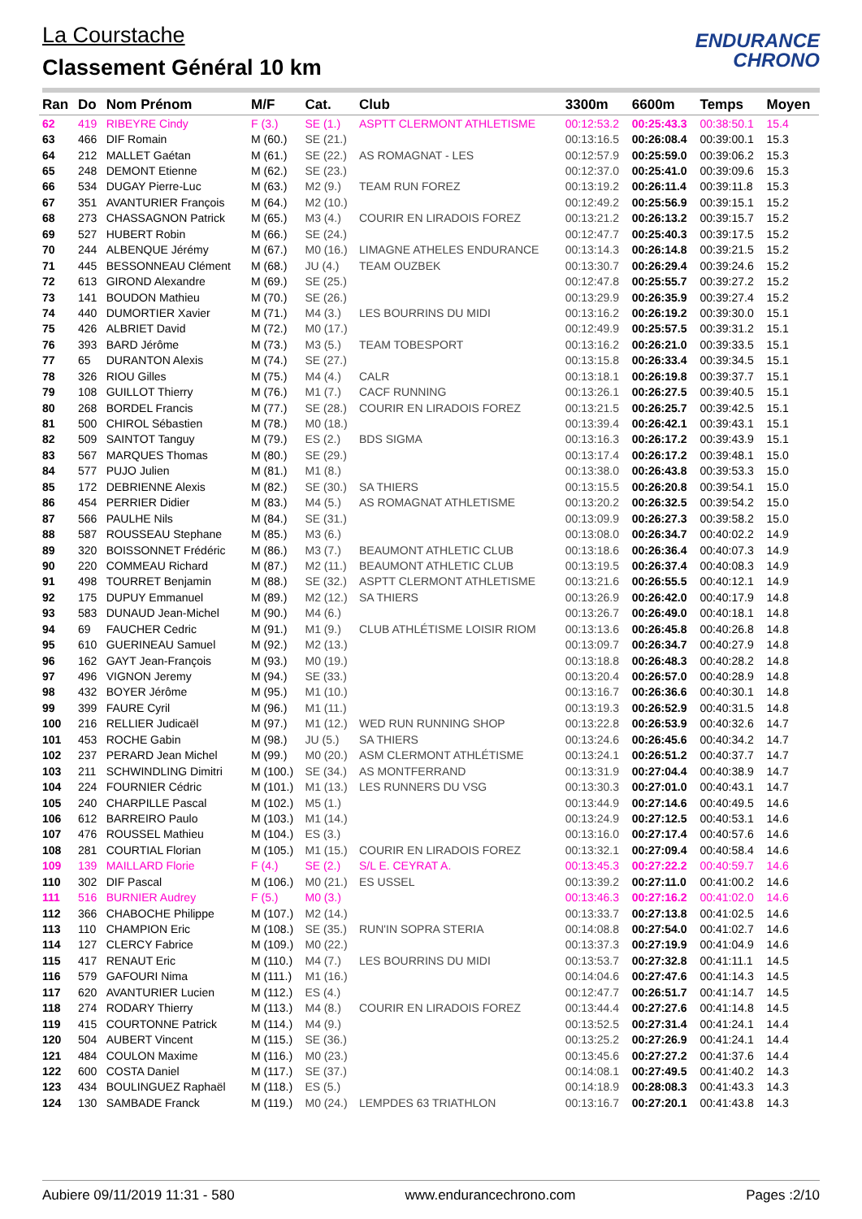La Courstache
Classement Général 10 km
ENDURANCE
CHRONO
| Ran | Do | Nom Prénom | M/F | Cat. | Club | 3300m | 6600m | Temps | Moyen |
| --- | --- | --- | --- | --- | --- | --- | --- | --- | --- |
| 62 | 419 | RIBEYRE Cindy | F (3.) | SE (1.) | ASPTT CLERMONT ATHLETISME | 00:12:53.2 | 00:25:43.3 | 00:38:50.1 | 15.4 |
| 63 | 466 | DIF Romain | M (60.) | SE (21.) | | 00:13:16.5 | 00:26:08.4 | 00:39:00.1 | 15.3 |
| 64 | 212 | MALLET Gaétan | M (61.) | SE (22.) | AS ROMAGNAT - LES | 00:12:57.9 | 00:25:59.0 | 00:39:06.2 | 15.3 |
| 65 | 248 | DEMONT Etienne | M (62.) | SE (23.) | | 00:12:37.0 | 00:25:41.0 | 00:39:09.6 | 15.3 |
| 66 | 534 | DUGAY Pierre-Luc | M (63.) | M2 (9.) | TEAM RUN FOREZ | 00:13:19.2 | 00:26:11.4 | 00:39:11.8 | 15.3 |
| 67 | 351 | AVANTURIER François | M (64.) | M2 (10.) | | 00:12:49.2 | 00:25:56.9 | 00:39:15.1 | 15.2 |
| 68 | 273 | CHASSAGNON Patrick | M (65.) | M3 (4.) | COURIR EN LIRADOIS FOREZ | 00:13:21.2 | 00:26:13.2 | 00:39:15.7 | 15.2 |
| 69 | 527 | HUBERT Robin | M (66.) | SE (24.) | | 00:12:47.7 | 00:25:40.3 | 00:39:17.5 | 15.2 |
| 70 | 244 | ALBENQUE Jérémy | M (67.) | M0 (16.) | LIMAGNE ATHELES ENDURANCE | 00:13:14.3 | 00:26:14.8 | 00:39:21.5 | 15.2 |
| 71 | 445 | BESSONNEAU Clément | M (68.) | JU (4.) | TEAM OUZBEK | 00:13:30.7 | 00:26:29.4 | 00:39:24.6 | 15.2 |
| 72 | 613 | GIROND Alexandre | M (69.) | SE (25.) | | 00:12:47.8 | 00:25:55.7 | 00:39:27.2 | 15.2 |
| 73 | 141 | BOUDON Mathieu | M (70.) | SE (26.) | | 00:13:29.9 | 00:26:35.9 | 00:39:27.4 | 15.2 |
| 74 | 440 | DUMORTIER Xavier | M (71.) | M4 (3.) | LES BOURRINS DU MIDI | 00:13:16.2 | 00:26:19.2 | 00:39:30.0 | 15.1 |
| 75 | 426 | ALBRIET David | M (72.) | M0 (17.) | | 00:12:49.9 | 00:25:57.5 | 00:39:31.2 | 15.1 |
| 76 | 393 | BARD Jérôme | M (73.) | M3 (5.) | TEAM TOBESPORT | 00:13:16.2 | 00:26:21.0 | 00:39:33.5 | 15.1 |
| 77 | 65 | DURANTON Alexis | M (74.) | SE (27.) | | 00:13:15.8 | 00:26:33.4 | 00:39:34.5 | 15.1 |
| 78 | 326 | RIOU Gilles | M (75.) | M4 (4.) | CALR | 00:13:18.1 | 00:26:19.8 | 00:39:37.7 | 15.1 |
| 79 | 108 | GUILLOT Thierry | M (76.) | M1 (7.) | CACF RUNNING | 00:13:26.1 | 00:26:27.5 | 00:39:40.5 | 15.1 |
| 80 | 268 | BORDEL Francis | M (77.) | SE (28.) | COURIR EN LIRADOIS FOREZ | 00:13:21.5 | 00:26:25.7 | 00:39:42.5 | 15.1 |
| 81 | 500 | CHIROL Sébastien | M (78.) | M0 (18.) | | 00:13:39.4 | 00:26:42.1 | 00:39:43.1 | 15.1 |
| 82 | 509 | SAINTOT Tanguy | M (79.) | ES (2.) | BDS SIGMA | 00:13:16.3 | 00:26:17.2 | 00:39:43.9 | 15.1 |
| 83 | 567 | MARQUES Thomas | M (80.) | SE (29.) | | 00:13:17.4 | 00:26:17.2 | 00:39:48.1 | 15.0 |
| 84 | 577 | PUJO Julien | M (81.) | M1 (8.) | | 00:13:38.0 | 00:26:43.8 | 00:39:53.3 | 15.0 |
| 85 | 172 | DEBRIENNE Alexis | M (82.) | SE (30.) | SA THIERS | 00:13:15.5 | 00:26:20.8 | 00:39:54.1 | 15.0 |
| 86 | 454 | PERRIER Didier | M (83.) | M4 (5.) | AS ROMAGNAT ATHLETISME | 00:13:20.2 | 00:26:32.5 | 00:39:54.2 | 15.0 |
| 87 | 566 | PAULHE Nils | M (84.) | SE (31.) | | 00:13:09.9 | 00:26:27.3 | 00:39:58.2 | 15.0 |
| 88 | 587 | ROUSSEAU Stephane | M (85.) | M3 (6.) | | 00:13:08.0 | 00:26:34.7 | 00:40:02.2 | 14.9 |
| 89 | 320 | BOISSONNET Frédéric | M (86.) | M3 (7.) | BEAUMONT ATHLETIC CLUB | 00:13:18.6 | 00:26:36.4 | 00:40:07.3 | 14.9 |
| 90 | 220 | COMMEAU Richard | M (87.) | M2 (11.) | BEAUMONT ATHLETIC CLUB | 00:13:19.5 | 00:26:37.4 | 00:40:08.3 | 14.9 |
| 91 | 498 | TOURRET Benjamin | M (88.) | SE (32.) | ASPTT CLERMONT ATHLETISME | 00:13:21.6 | 00:26:55.5 | 00:40:12.1 | 14.9 |
| 92 | 175 | DUPUY Emmanuel | M (89.) | M2 (12.) | SA THIERS | 00:13:26.9 | 00:26:42.0 | 00:40:17.9 | 14.8 |
| 93 | 583 | DUNAUD Jean-Michel | M (90.) | M4 (6.) | | 00:13:26.7 | 00:26:49.0 | 00:40:18.1 | 14.8 |
| 94 | 69 | FAUCHER Cedric | M (91.) | M1 (9.) | CLUB ATHLÉTISME LOISIR RIOM | 00:13:13.6 | 00:26:45.8 | 00:40:26.8 | 14.8 |
| 95 | 610 | GUERINEAU Samuel | M (92.) | M2 (13.) | | 00:13:09.7 | 00:26:34.7 | 00:40:27.9 | 14.8 |
| 96 | 162 | GAYT Jean-François | M (93.) | M0 (19.) | | 00:13:18.8 | 00:26:48.3 | 00:40:28.2 | 14.8 |
| 97 | 496 | VIGNON Jeremy | M (94.) | SE (33.) | | 00:13:20.4 | 00:26:57.0 | 00:40:28.9 | 14.8 |
| 98 | 432 | BOYER Jérôme | M (95.) | M1 (10.) | | 00:13:16.7 | 00:26:36.6 | 00:40:30.1 | 14.8 |
| 99 | 399 | FAURE Cyril | M (96.) | M1 (11.) | | 00:13:19.3 | 00:26:52.9 | 00:40:31.5 | 14.8 |
| 100 | 216 | RELLIER Judicaël | M (97.) | M1 (12.) | WED RUN RUNNING SHOP | 00:13:22.8 | 00:26:53.9 | 00:40:32.6 | 14.7 |
| 101 | 453 | ROCHE Gabin | M (98.) | JU (5.) | SA THIERS | 00:13:24.6 | 00:26:45.6 | 00:40:34.2 | 14.7 |
| 102 | 237 | PERARD Jean Michel | M (99.) | M0 (20.) | ASM CLERMONT ATHLÉTISME | 00:13:24.1 | 00:26:51.2 | 00:40:37.7 | 14.7 |
| 103 | 211 | SCHWINDLING Dimitri | M (100.) | SE (34.) | AS MONTFERRAND | 00:13:31.9 | 00:27:04.4 | 00:40:38.9 | 14.7 |
| 104 | 224 | FOURNIER Cédric | M (101.) | M1 (13.) | LES RUNNERS DU VSG | 00:13:30.3 | 00:27:01.0 | 00:40:43.1 | 14.7 |
| 105 | 240 | CHARPILLE Pascal | M (102.) | M5 (1.) | | 00:13:44.9 | 00:27:14.6 | 00:40:49.5 | 14.6 |
| 106 | 612 | BARREIRO Paulo | M (103.) | M1 (14.) | | 00:13:24.9 | 00:27:12.5 | 00:40:53.1 | 14.6 |
| 107 | 476 | ROUSSEL Mathieu | M (104.) | ES (3.) | | 00:13:16.0 | 00:27:17.4 | 00:40:57.6 | 14.6 |
| 108 | 281 | COURTIAL Florian | M (105.) | M1 (15.) | COURIR EN LIRADOIS FOREZ | 00:13:32.1 | 00:27:09.4 | 00:40:58.4 | 14.6 |
| 109 | 139 | MAILLARD Florie | F (4.) | SE (2.) | S/L E. CEYRAT A. | 00:13:45.3 | 00:27:22.2 | 00:40:59.7 | 14.6 |
| 110 | 302 | DIF Pascal | M (106.) | M0 (21.) | ES USSEL | 00:13:39.2 | 00:27:11.0 | 00:41:00.2 | 14.6 |
| 111 | 516 | BURNIER Audrey | F (5.) | M0 (3.) | | 00:13:46.3 | 00:27:16.2 | 00:41:02.0 | 14.6 |
| 112 | 366 | CHABOCHE Philippe | M (107.) | M2 (14.) | | 00:13:33.7 | 00:27:13.8 | 00:41:02.5 | 14.6 |
| 113 | 110 | CHAMPION Eric | M (108.) | SE (35.) | RUN'IN SOPRA STERIA | 00:14:08.8 | 00:27:54.0 | 00:41:02.7 | 14.6 |
| 114 | 127 | CLERCY Fabrice | M (109.) | M0 (22.) | | 00:13:37.3 | 00:27:19.9 | 00:41:04.9 | 14.6 |
| 115 | 417 | RENAUT Eric | M (110.) | M4 (7.) | LES BOURRINS DU MIDI | 00:13:53.7 | 00:27:32.8 | 00:41:11.1 | 14.5 |
| 116 | 579 | GAFOURI Nima | M (111.) | M1 (16.) | | 00:14:04.6 | 00:27:47.6 | 00:41:14.3 | 14.5 |
| 117 | 620 | AVANTURIER Lucien | M (112.) | ES (4.) | | 00:12:47.7 | 00:26:51.7 | 00:41:14.7 | 14.5 |
| 118 | 274 | RODARY Thierry | M (113.) | M4 (8.) | COURIR EN LIRADOIS FOREZ | 00:13:44.4 | 00:27:27.6 | 00:41:14.8 | 14.5 |
| 119 | 415 | COURTONNE Patrick | M (114.) | M4 (9.) | | 00:13:52.5 | 00:27:31.4 | 00:41:24.1 | 14.4 |
| 120 | 504 | AUBERT Vincent | M (115.) | SE (36.) | | 00:13:25.2 | 00:27:26.9 | 00:41:24.1 | 14.4 |
| 121 | 484 | COULON Maxime | M (116.) | M0 (23.) | | 00:13:45.6 | 00:27:27.2 | 00:41:37.6 | 14.4 |
| 122 | 600 | COSTA Daniel | M (117.) | SE (37.) | | 00:14:08.1 | 00:27:49.5 | 00:41:40.2 | 14.3 |
| 123 | 434 | BOULINGUEZ Raphaël | M (118.) | ES (5.) | | 00:14:18.9 | 00:28:08.3 | 00:41:43.3 | 14.3 |
| 124 | 130 | SAMBADE Franck | M (119.) | M0 (24.) | LEMPDES 63 TRIATHLON | 00:13:16.7 | 00:27:20.1 | 00:41:43.8 | 14.3 |
Aubiere 09/11/2019 11:31 - 580 www.endurancechrono.com Pages :2/10